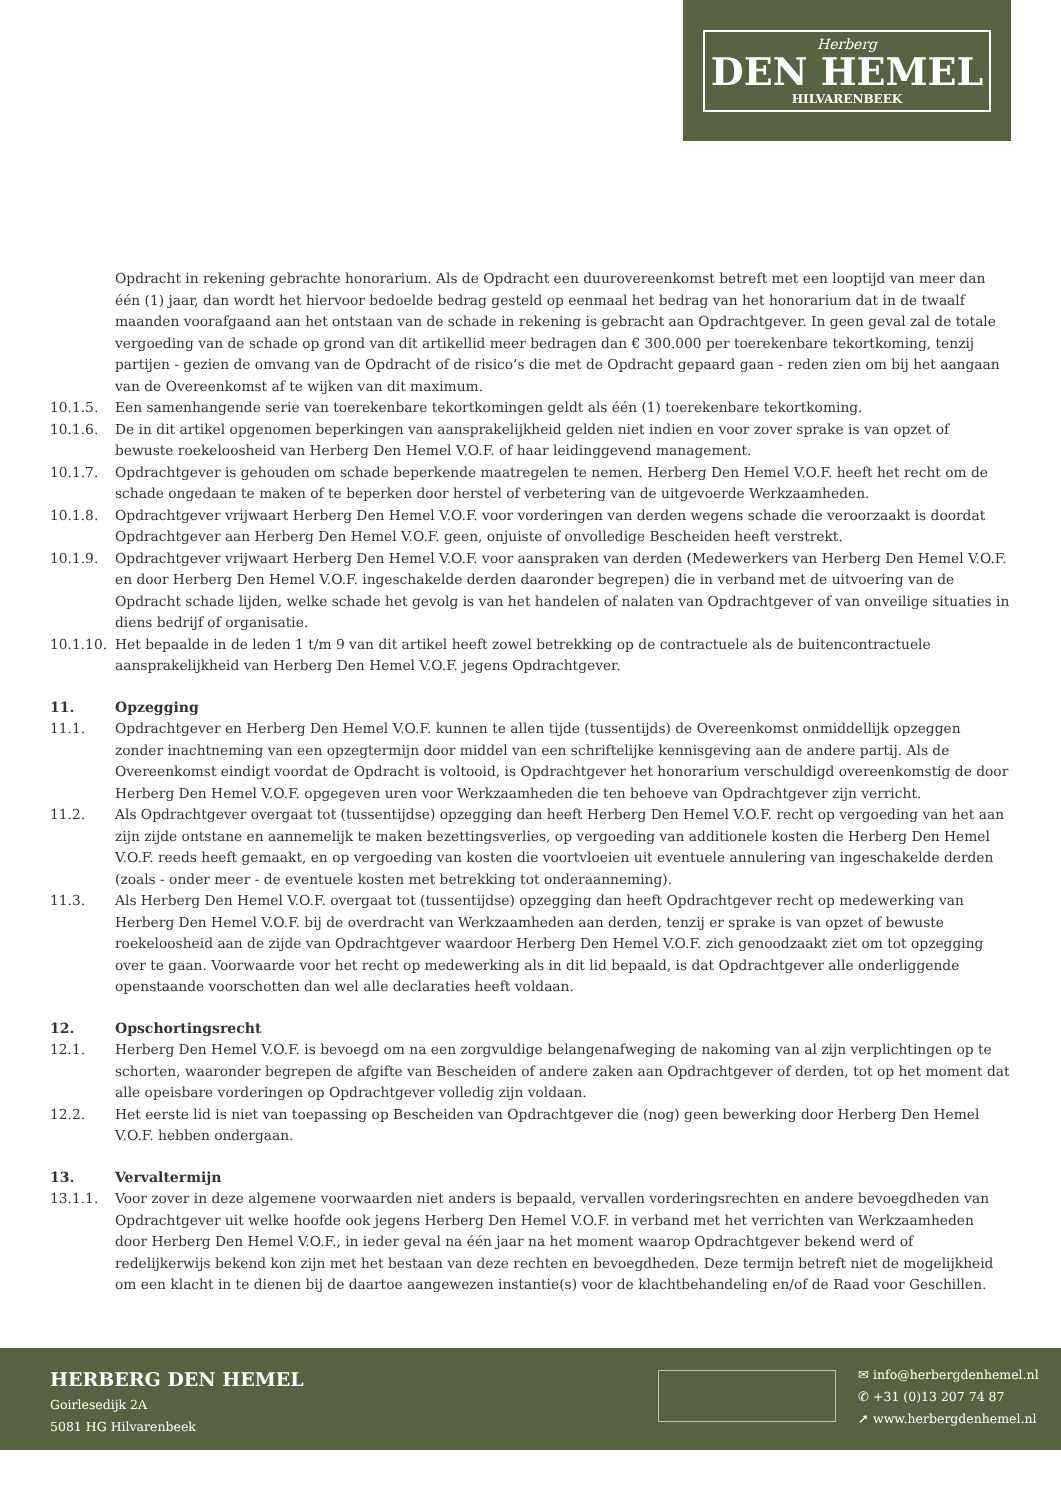Herberg
DEN HEMEL
HILVARENBEEK
Opdracht in rekening gebrachte honorarium. Als de Opdracht een duurovereenkomst betreft met een looptijd van meer dan één (1) jaar, dan wordt het hiervoor bedoelde bedrag gesteld op eenmaal het bedrag van het honorarium dat in de twaalf maanden voorafgaand aan het ontstaan van de schade in rekening is gebracht aan Opdrachtgever. In geen geval zal de totale vergoeding van de schade op grond van dit artikellid meer bedragen dan € 300.000 per toerekenbare tekortkoming, tenzij partijen - gezien de omvang van de Opdracht of de risico’s die met de Opdracht gepaard gaan - reden zien om bij het aangaan van de Overeenkomst af te wijken van dit maximum.
10.1.5. Een samenhangende serie van toerekenbare tekortkomingen geldt als één (1) toerekenbare tekortkoming.
10.1.6. De in dit artikel opgenomen beperkingen van aansprakelijkheid gelden niet indien en voor zover sprake is van opzet of bewuste roekeloosheid van Herberg Den Hemel V.O.F. of haar leidinggevend management.
10.1.7. Opdrachtgever is gehouden om schade beperkende maatregelen te nemen. Herberg Den Hemel V.O.F. heeft het recht om de schade ongedaan te maken of te beperken door herstel of verbetering van de uitgevoerde Werkzaamheden.
10.1.8. Opdrachtgever vrijwaart Herberg Den Hemel V.O.F. voor vorderingen van derden wegens schade die veroorzaakt is doordat Opdrachtgever aan Herberg Den Hemel V.O.F. geen, onjuiste of onvolledige Bescheiden heeft verstrekt.
10.1.9. Opdrachtgever vrijwaart Herberg Den Hemel V.O.F. voor aanspraken van derden (Medewerkers van Herberg Den Hemel V.O.F. en door Herberg Den Hemel V.O.F. ingeschakelde derden daaronder begrepen) die in verband met de uitvoering van de Opdracht schade lijden, welke schade het gevolg is van het handelen of nalaten van Opdrachtgever of van onveilige situaties in diens bedrijf of organisatie.
10.1.10.
Het bepaalde in de leden 1 t/m 9 van dit artikel heeft zowel betrekking op de contractuele als de buitencontractuele aansprakelijkheid van Herberg Den Hemel V.O.F. jegens Opdrachtgever.
11. Opzegging
11.1. Opdrachtgever en Herberg Den Hemel V.O.F. kunnen te allen tijde (tussentijds) de Overeenkomst onmiddellijk opzeggen zonder inachtneming van een opzegtermijn door middel van een schriftelijke kennisgeving aan de andere partij. Als de Overeenkomst eindigt voordat de Opdracht is voltooid, is Opdrachtgever het honorarium verschuldigd overeenkomstig de door Herberg Den Hemel V.O.F. opgegeven uren voor Werkzaamheden die ten behoeve van Opdrachtgever zijn verricht.
11.2. Als Opdrachtgever overgaat tot (tussentijdse) opzegging dan heeft Herberg Den Hemel V.O.F. recht op vergoeding van het aan zijn zijde ontstane en aannemelijk te maken bezettingsverlies, op vergoeding van additionele kosten die Herberg Den Hemel V.O.F. reeds heeft gemaakt, en op vergoeding van kosten die voortvloeien uit eventuele annulering van ingeschakelde derden (zoals - onder meer - de eventuele kosten met betrekking tot onderaanneming).
11.3. Als Herberg Den Hemel V.O.F. overgaat tot (tussentijdse) opzegging dan heeft Opdrachtgever recht op medewerking van Herberg Den Hemel V.O.F. bij de overdracht van Werkzaamheden aan derden, tenzij er sprake is van opzet of bewuste roekeloosheid aan de zijde van Opdrachtgever waardoor Herberg Den Hemel V.O.F. zich genoodzaakt ziet om tot opzegging over te gaan. Voorwaarde voor het recht op medewerking als in dit lid bepaald, is dat Opdrachtgever alle onderliggende openstaande voorschotten dan wel alle declaraties heeft voldaan.
12. Opschortingsrecht
12.1. Herberg Den Hemel V.O.F. is bevoegd om na een zorgvuldige belangenafweging de nakoming van al zijn verplichtingen op te schorten, waaronder begrepen de afgifte van Bescheiden of andere zaken aan Opdrachtgever of derden, tot op het moment dat alle opeisbare vorderingen op Opdrachtgever volledig zijn voldaan.
12.2. Het eerste lid is niet van toepassing op Bescheiden van Opdrachtgever die (nog) geen bewerking door Herberg Den Hemel V.O.F. hebben ondergaan.
13. Vervaltermijn
13.1.1. Voor zover in deze algemene voorwaarden niet anders is bepaald, vervallen vorderingsrechten en andere bevoegdheden van Opdrachtgever uit welke hoofde ook jegens Herberg Den Hemel V.O.F. in verband met het verrichten van Werkzaamheden door Herberg Den Hemel V.O.F., in ieder geval na één jaar na het moment waarop Opdrachtgever bekend werd of redelijkerwijs bekend kon zijn met het bestaan van deze rechten en bevoegdheden. Deze termijn betreft niet de mogelijkheid om een klacht in te dienen bij de daartoe aangewezen instantie(s) voor de klachtbehandeling en/of de Raad voor Geschillen.
HERBERG DEN HEMEL
Goirlesedijk 2A
5081 HG Hilvarenbeek
✉ info@herbergdenhemel.nl
✆ +31 (0)13 207 74 87
➚ www.herbergdenhemel.nl